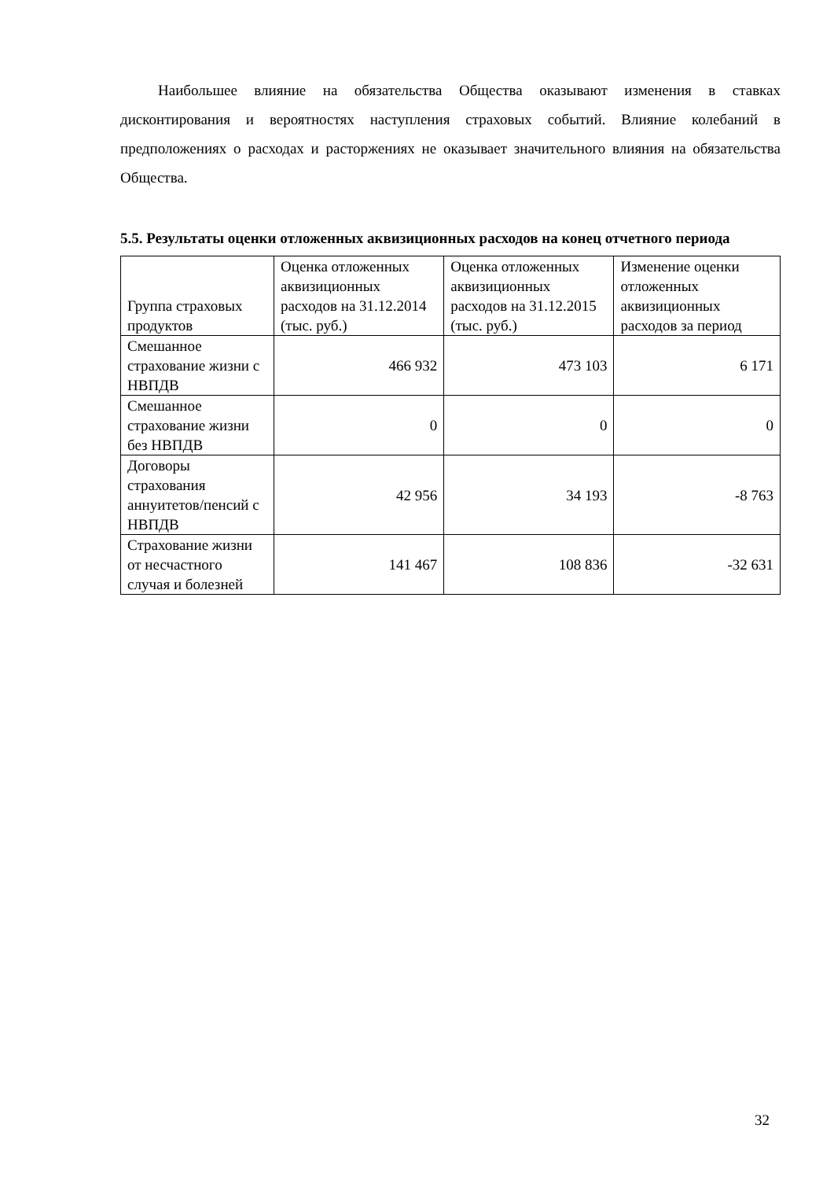Наибольшее влияние на обязательства Общества оказывают изменения в ставках дисконтирования и вероятностях наступления страховых событий. Влияние колебаний в предположениях о расходах и расторжениях не оказывает значительного влияния на обязательства Общества.
5.5. Результаты оценки отложенных аквизиционных расходов на конец отчетного периода
| Группа страховых продуктов | Оценка отложенных аквизиционных расходов на 31.12.2014 (тыс. руб.) | Оценка отложенных аквизиционных расходов на 31.12.2015 (тыс. руб.) | Изменение оценки отложенных аквизиционных расходов за период |
| Смешанное страхование жизни с НВПДВ | 466 932 | 473 103 | 6 171 |
| Смешанное страхование жизни без НВПДВ | 0 | 0 | 0 |
| Договоры страхования аннуитетов/пенсий с НВПДВ | 42 956 | 34 193 | -8 763 |
| Страхование жизни от несчастного случая и болезней | 141 467 | 108 836 | -32 631 |
32